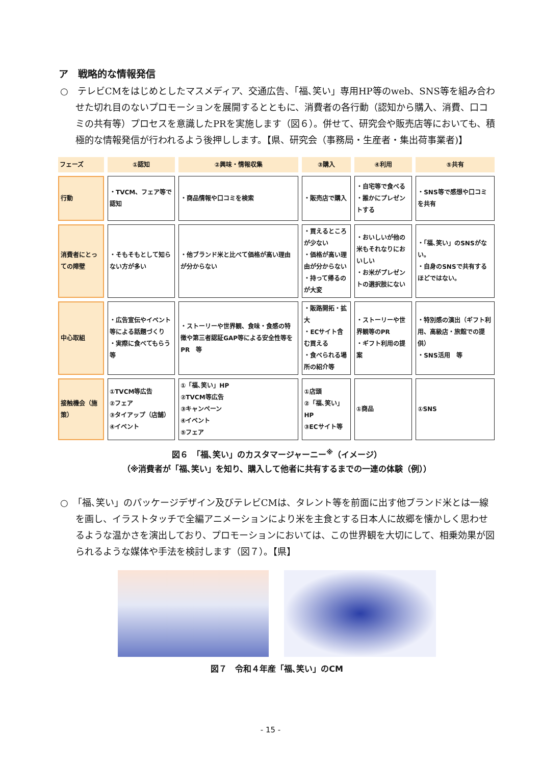ア　戦略的な情報発信
○　テレビCMをはじめとしたマスメディア、交通広告、「福､笑い」専用HP等のweb、SNS等を組み合わせた切れ目のないプロモーションを展開するとともに、消費者の各行動（認知から購入、消費、口コミの共有等）プロセスを意識したPRを実施します（図６）。併せて、研究会や販売店等においても、積極的な情報発信が行われるよう後押しします。【県、研究会（事務局・生産者・集出荷事業者)】
| フェーズ | ①認知 | ②興味・情報収集 | ③購入 | ④利用 | ⑤共有 |
| 行動 | ・TVCM、フェア等で認知 | ・商品情報や口コミを検索 | ・販売店で購入 | ・自宅等で食べる ・誰かにプレゼントする | ・SNS等で感想や口コミを共有 |
| 消費者にとっての障壁 | ・そもそもとして知らない方が多い | ・他ブランド米と比べて価格が高い理由が分からない | ・買えるところが少ない ・価格が高い理由が分からない ・持って帰るのが大変 | ・おいしいが他の米もそれなりにおいしい ・お米がプレゼントの選択肢にない | ・「福､笑い」のSNSがない。 ・自身のSNSで共有するほどではない。 |
| 中心取組 | ・広告宣伝やイベント等による話題づくり ・実際に食べてもらう 等 | ・ストーリーや世界観、食味・食感の特徴や第三者認証GAP等による安全性等をPR 等 | ・販路開拓・拡大 ・ECサイト含む買える ・食べられる場所の紹介等 | ・ストーリーや世界観等のPR ・ギフト利用の提案 | ・特別感の演出（ギフト利用、高級店・旅館での提供） ・SNS活用 等 |
| 接触機会（施策） | ①TVCM等広告 ②フェア ③タイアップ（店舗） ④イベント | ①「福､笑い」HP ②TVCM等広告 ③キャンペーン ④イベント ⑤フェア | ①店頭 ②「福､笑い」HP ③ECサイト等 | ①商品 | ①SNS |
図６　「福､笑い」のカスタマージャーニー<sup>※</sup>（イメージ）
（※消費者が「福､笑い」を知り、購入して他者に共有するまでの一連の体験（例））
○　「福､笑い」のパッケージデザイン及びテレビCMは、タレント等を前面に出す他ブランド米とは一線を画し、イラストタッチで全編アニメーションにより米を主食とする日本人に故郷を懐かしく思わせるような温かさを演出しており、プロモーションにおいては、この世界観を大切にして、相乗効果が図られるような媒体や手法を検討します（図７）。【県】
図７　令和４年産「福､笑い」のCM
- 15 -